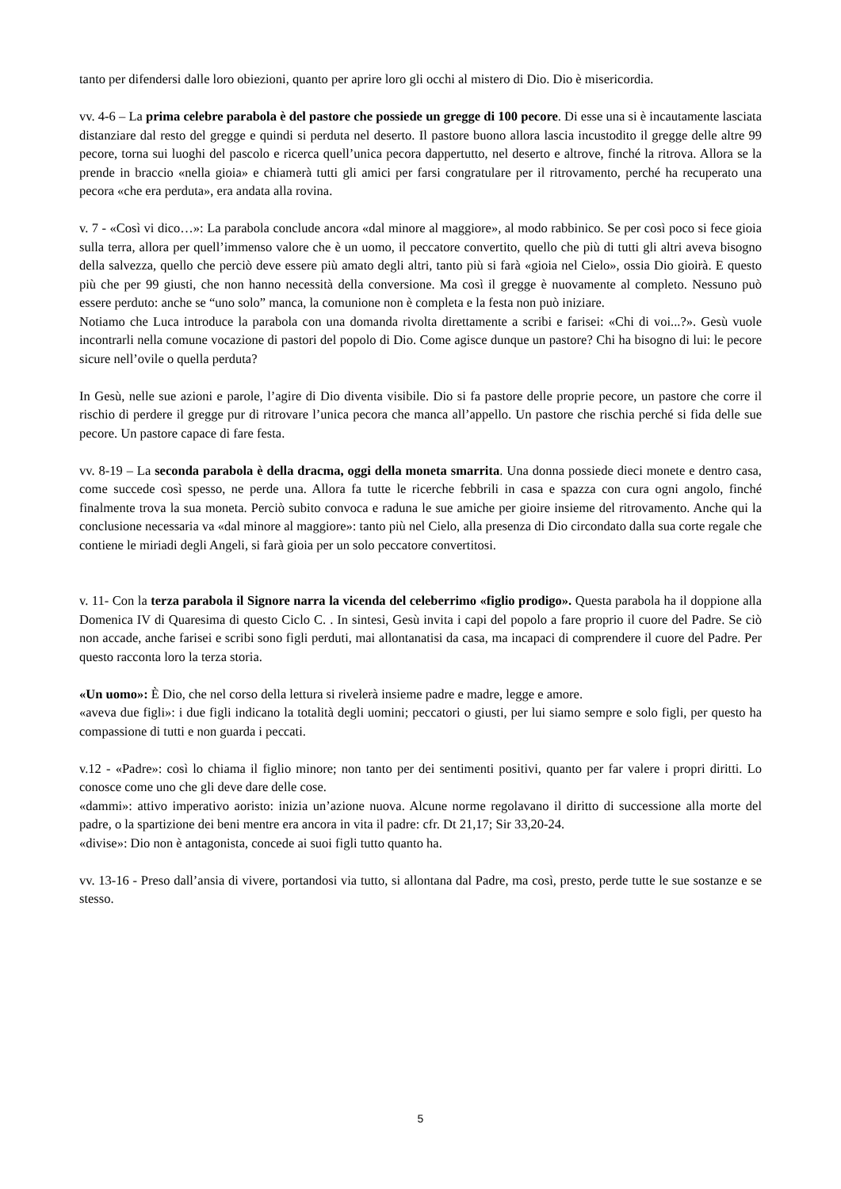tanto per difendersi dalle loro obiezioni, quanto per aprire loro gli occhi al mistero di Dio. Dio è misericordia.
vv. 4-6 – La prima celebre parabola è del pastore che possiede un gregge di 100 pecore. Di esse una si è incautamente lasciata distanziare dal resto del gregge e quindi si perduta nel deserto. Il pastore buono allora lascia incustodito il gregge delle altre 99 pecore, torna sui luoghi del pascolo e ricerca quell’unica pecora dappertutto, nel deserto e altrove, finché la ritrova. Allora se la prende in braccio «nella gioia» e chiamerà tutti gli amici per farsi congratulare per il ritrovamento, perché ha recuperato una pecora «che era perduta», era andata alla rovina.
v. 7 - «Così vi dico…»: La parabola conclude ancora «dal minore al maggiore», al modo rabbinico. Se per così poco si fece gioia sulla terra, allora per quell’immenso valore che è un uomo, il peccatore convertito, quello che più di tutti gli altri aveva bisogno della salvezza, quello che perciò deve essere più amato degli altri, tanto più si farà «gioia nel Cielo», ossia Dio gioirà. E questo più che per 99 giusti, che non hanno necessità della conversione. Ma così il gregge è nuovamente al completo. Nessuno può essere perduto: anche se “uno solo” manca, la comunione non è completa e la festa non può iniziare.
Notiamo che Luca introduce la parabola con una domanda rivolta direttamente a scribi e farisei: «Chi di voi...?». Gesù vuole incontrarli nella comune vocazione di pastori del popolo di Dio. Come agisce dunque un pastore? Chi ha bisogno di lui: le pecore sicure nell’ovile o quella perduta?
In Gesù, nelle sue azioni e parole, l’agire di Dio diventa visibile. Dio si fa pastore delle proprie pecore, un pastore che corre il rischio di perdere il gregge pur di ritrovare l’unica pecora che manca all’appello. Un pastore che rischia perché si fida delle sue pecore. Un pastore capace di fare festa.
vv. 8-19 – La seconda parabola è della dracma, oggi della moneta smarrita. Una donna possiede dieci monete e dentro casa, come succede così spesso, ne perde una. Allora fa tutte le ricerche febbrili in casa e spazza con cura ogni angolo, finché finalmente trova la sua moneta. Perciò subito convoca e raduna le sue amiche per gioire insieme del ritrovamento. Anche qui la conclusione necessaria va «dal minore al maggiore»: tanto più nel Cielo, alla presenza di Dio circondato dalla sua corte regale che contiene le miriadi degli Angeli, si farà gioia per un solo peccatore convertitosi.
v. 11- Con la terza parabola il Signore narra la vicenda del celeberrimo «figlio prodigo». Questa parabola ha il doppione alla Domenica IV di Quaresima di questo Ciclo C. . In sintesi, Gesù invita i capi del popolo a fare proprio il cuore del Padre. Se ciò non accade, anche farisei e scribi sono figli perduti, mai allontanatisi da casa, ma incapaci di comprendere il cuore del Padre. Per questo racconta loro la terza storia.
«Un uomo»: È Dio, che nel corso della lettura si rivelerà insieme padre e madre, legge e amore.
«aveva due figli»: i due figli indicano la totalità degli uomini; peccatori o giusti, per lui siamo sempre e solo figli, per questo ha compassione di tutti e non guarda i peccati.
v.12 - «Padre»: così lo chiama il figlio minore; non tanto per dei sentimenti positivi, quanto per far valere i propri diritti. Lo conosce come uno che gli deve dare delle cose.
«dammi»: attivo imperativo aoristo: inizia un’azione nuova. Alcune norme regolavano il diritto di successione alla morte del padre, o la spartizione dei beni mentre era ancora in vita il padre: cfr. Dt 21,17; Sir 33,20-24.
«divise»: Dio non è antagonista, concede ai suoi figli tutto quanto ha.
vv. 13-16 - Preso dall’ansia di vivere, portandosi via tutto, si allontana dal Padre, ma così, presto, perde tutte le sue sostanze e se stesso.
5